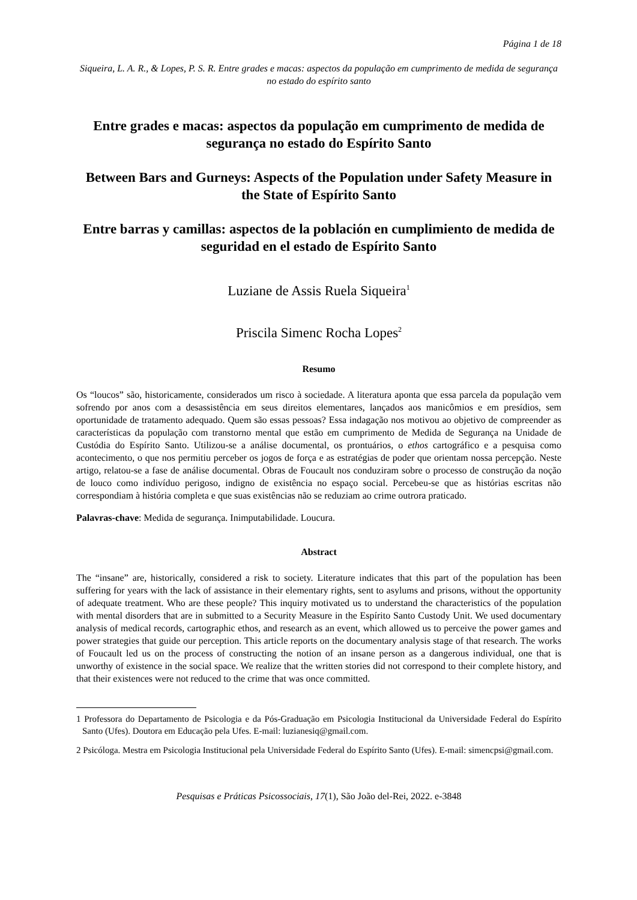Página 1 de 18
Siqueira, L. A. R., & Lopes, P. S. R. Entre grades e macas: aspectos da população em cumprimento de medida de segurança no estado do espírito santo
Entre grades e macas: aspectos da população em cumprimento de medida de segurança no estado do Espírito Santo
Between Bars and Gurneys: Aspects of the Population under Safety Measure in the State of Espírito Santo
Entre barras y camillas: aspectos de la población en cumplimiento de medida de seguridad en el estado de Espírito Santo
Luziane de Assis Ruela Siqueira<sup>1</sup>
Priscila Simenc Rocha Lopes<sup>2</sup>
Resumo
Os “loucos” são, historicamente, considerados um risco à sociedade. A literatura aponta que essa parcela da população vem sofrendo por anos com a desassistência em seus direitos elementares, lançados aos manicômios e em presídios, sem oportunidade de tratamento adequado. Quem são essas pessoas? Essa indagação nos motivou ao objetivo de compreender as características da população com transtorno mental que estão em cumprimento de Medida de Segurança na Unidade de Custódia do Espírito Santo. Utilizou-se a análise documental, os prontuários, o ethos cartográfico e a pesquisa como acontecimento, o que nos permitiu perceber os jogos de força e as estratégias de poder que orientam nossa percepção. Neste artigo, relatou-se a fase de análise documental. Obras de Foucault nos conduziram sobre o processo de construção da noção de louco como indivíduo perigoso, indigno de existência no espaço social. Percebeu-se que as histórias escritas não correspondiam à história completa e que suas existências não se reduziam ao crime outrora praticado.
Palavras-chave: Medida de segurança. Inimputabilidade. Loucura.
Abstract
The “insane” are, historically, considered a risk to society. Literature indicates that this part of the population has been suffering for years with the lack of assistance in their elementary rights, sent to asylums and prisons, without the opportunity of adequate treatment. Who are these people? This inquiry motivated us to understand the characteristics of the population with mental disorders that are in submitted to a Security Measure in the Espírito Santo Custody Unit. We used documentary analysis of medical records, cartographic ethos, and research as an event, which allowed us to perceive the power games and power strategies that guide our perception. This article reports on the documentary analysis stage of that research. The works of Foucault led us on the process of constructing the notion of an insane person as a dangerous individual, one that is unworthy of existence in the social space. We realize that the written stories did not correspond to their complete history, and that their existences were not reduced to the crime that was once committed.
1 Professora do Departamento de Psicologia e da Pós-Graduação em Psicologia Institucional da Universidade Federal do Espírito Santo (Ufes). Doutora em Educação pela Ufes. E-mail: luzianesiq@gmail.com.
2 Psicóloga. Mestra em Psicologia Institucional pela Universidade Federal do Espírito Santo (Ufes). E-mail: simencpsi@gmail.com.
Pesquisas e Práticas Psicossociais, 17(1), São João del-Rei, 2022. e-3848